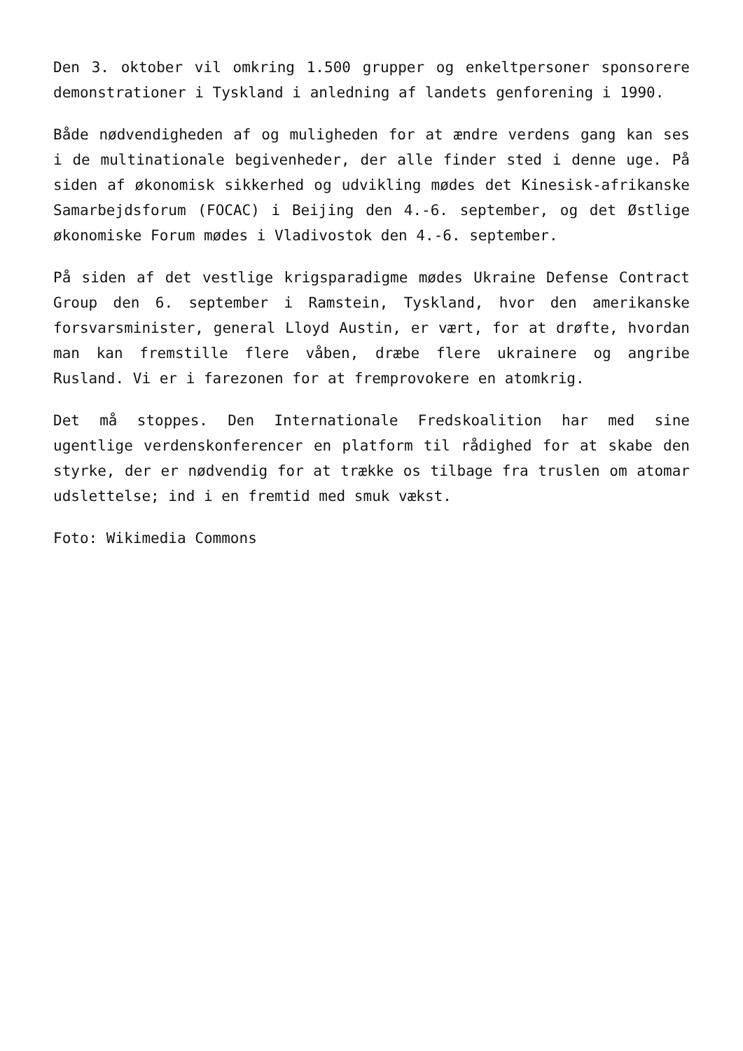Den 3. oktober vil omkring 1.500 grupper og enkeltpersoner sponsorere demonstrationer i Tyskland i anledning af landets genforening i 1990.
Både nødvendigheden af og muligheden for at ændre verdens gang kan ses i de multinationale begivenheder, der alle finder sted i denne uge. På siden af økonomisk sikkerhed og udvikling mødes det Kinesisk-afrikanske Samarbejdsforum (FOCAC) i Beijing den 4.-6. september, og det Østlige økonomiske Forum mødes i Vladivostok den 4.-6. september.
På siden af det vestlige krigsparadigme mødes Ukraine Defense Contract Group den 6. september i Ramstein, Tyskland, hvor den amerikanske forsvarsminister, general Lloyd Austin, er vært, for at drøfte, hvordan man kan fremstille flere våben, dræbe flere ukrainere og angribe Rusland. Vi er i farezonen for at fremprovokere en atomkrig.
Det må stoppes. Den Internationale Fredskoalition har med sine ugentlige verdenskonferencer en platform til rådighed for at skabe den styrke, der er nødvendig for at trække os tilbage fra truslen om atomar udslettelse; ind i en fremtid med smuk vækst.
Foto: Wikimedia Commons